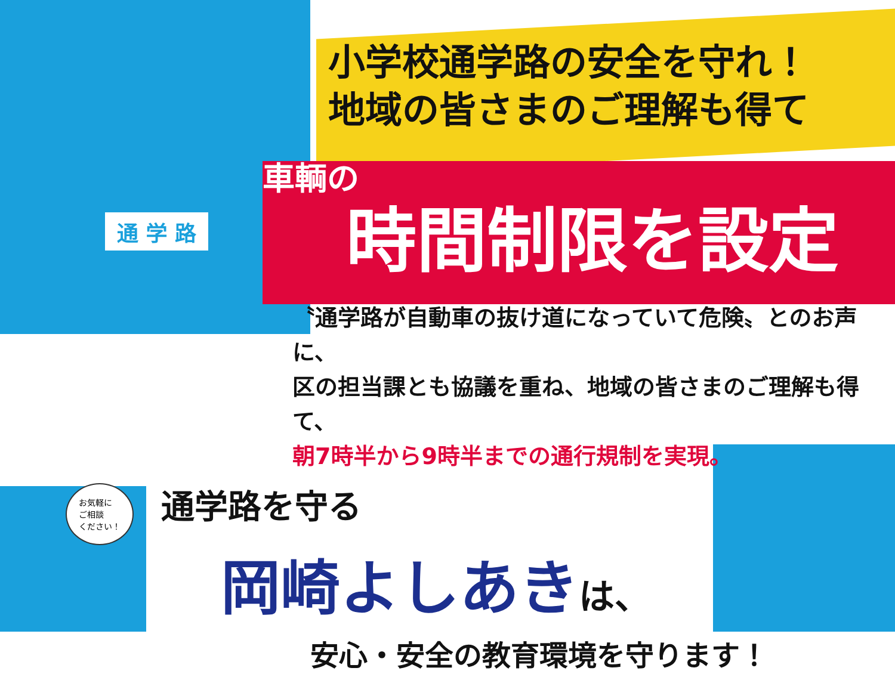小学校通学路の安全を守れ！
地域の皆さまのご理解も得て
車輌の
時間制限を設定
〝通学路が自動車の抜け道になっていて危険〟とのお声に、
区の担当課とも協議を重ね、地域の皆さまのご理解も得て、
朝7時半から9時半までの通行規制を実現。
通学路を守る
岡崎よしあきは、
安心・安全の教育環境を守ります！
通 学 路
お気軽に
ご相談
ください！